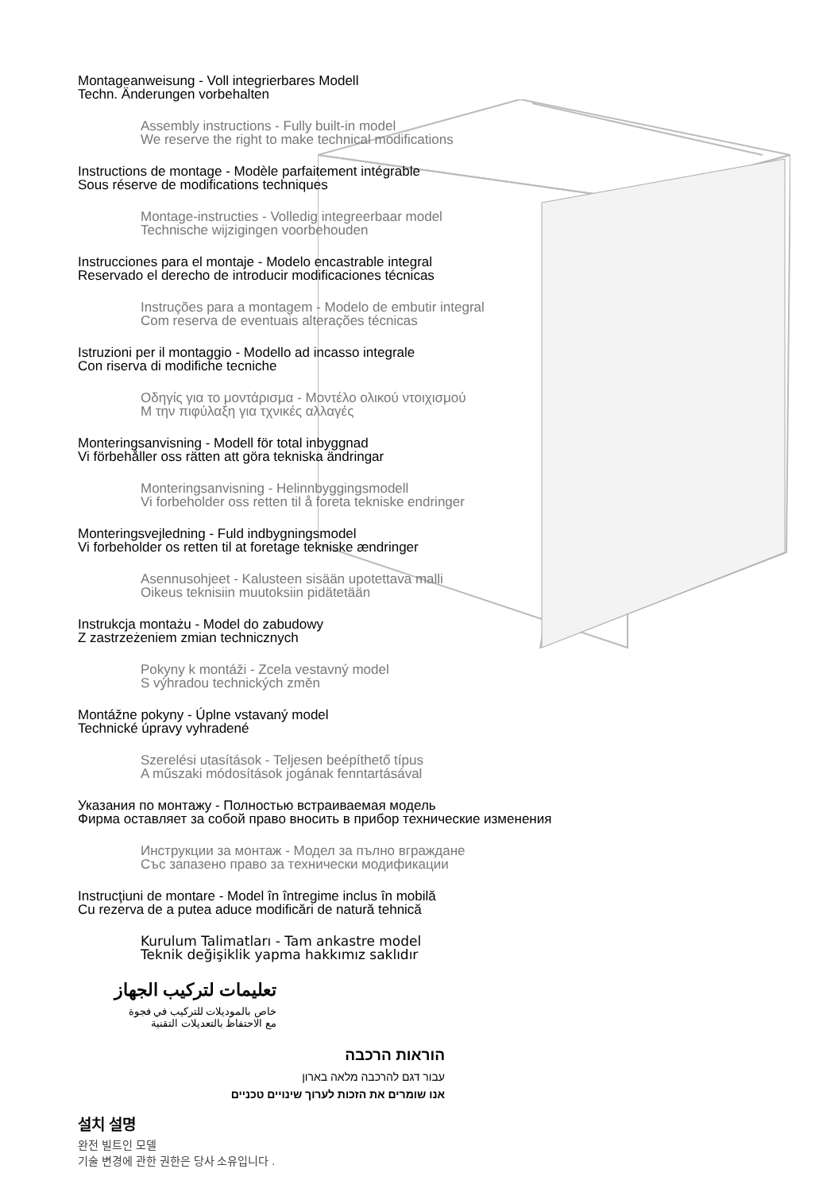Montageanweisung - Voll integrierbares Modell
Techn. Änderungen vorbehalten
Assembly instructions - Fully built-in model
We reserve the right to make technical modifications
Instructions de montage - Modèle parfaitement intégrable
Sous réserve de modifications techniques
Montage-instructies - Volledig integreerbaar model
Technische wijzigingen voorbehouden
Instrucciones para el montaje - Modelo encastrable integral
Reservado el derecho de introducir modificaciones técnicas
Instruções para a montagem - Modelo de embutir integral
Com reserva de eventuais alterações técnicas
Istruzioni per il montaggio - Modello ad incasso integrale
Con riserva di modifiche tecniche
Οδηγίς για το μοντάρισμα - Μοντέλο ολικού ντοιχισμού
Μ την πιφύλαξη για τχνικές αλλαγές
Monteringsanvisning - Modell för total inbyggnad
Vi förbehåller oss rätten att göra tekniska ändringar
Monteringsanvisning - Helinnbyggingsmodell
Vi forbeholder oss retten til å foreta tekniske endringer
Monteringsvejledning - Fuld indbygningsmodel
Vi forbeholder os retten til at foretage tekniske ændringer
Asennusohjeet - Kalusteen sisään upotettava malli
Oikeus teknisiin muutoksiin pidätetään
Instrukcja montażu - Model do zabudowy
Z zastrzeżeniem zmian technicznych
Pokyny k montáži - Zcela vestavný model
S výhradou technických změn
Montážne pokyny - Úplne vstavaný model
Technické úpravy vyhradené
Szerelési utasítások - Teljesen beépíthető típus
A műszaki módosítások jogának fenntartásával
Указания по монтажу - Полностью встраиваемая модель
Фирма оставляет за собой право вносить в прибор технические изменения
Инструкции за монтаж - Модел за пълно вграждане
Със запазено право за технически модификации
Instrucţiuni de montare - Model în întregime inclus în mobilă
Cu rezerva de a putea aduce modificări de natură tehnică
Kurulum Talimatları - Tam ankastre model
Teknik değişiklik yapma hakkımız saklıdır
تعليمات لتركيب الجهاز
خاص بالموديلات للتركيب في فجوة
مع الاحتفاظ بالتعديلات التقنية
הוראות הרכבה
עבור דגם להרכבה מלאה בארון
אנו שומרים את הזכות לערוך שינויים טכניים
설치 설명
완전 빌트인 모델
기술 변경에 관한 권한은 당사 소유입니다 .